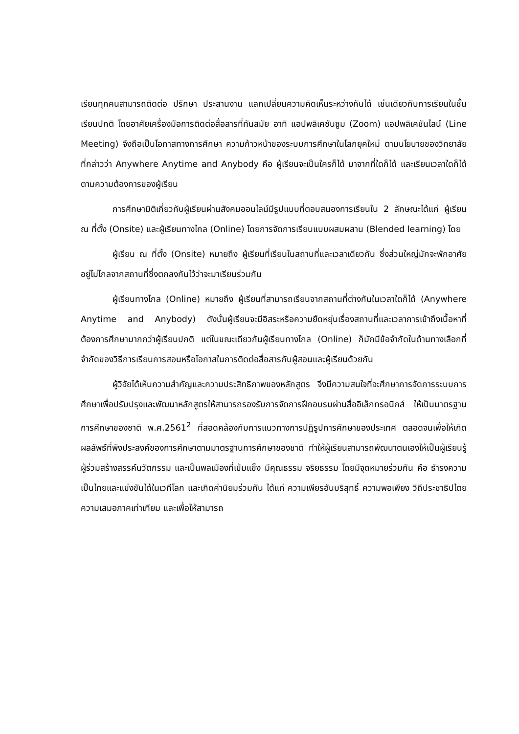เรียนทุกคนสามารถติดต่อ ปรึกษา ประสานงาน แลกเปลี่ยนความคิดเห็นระหว่างกันได้ เช่นเดียวกับการเรียนในชั้นเรียนปกติ โดยอาศัยเครื่องมือการติดต่อสื่อสารที่ทันสมัย อาทิ แอปพลิเคชันซูม (Zoom) แอปพลิเคชันไลน์ (Line Meeting) จึงถือเป็นโอกาสทางการศึกษา ความก้าวหน้าของระบบการศึกษาในโลกยุคใหม่ ตามนโยบายของวิทยาลัยที่กล่าวว่า Anywhere Anytime and Anybody คือ ผู้เรียนจะเป็นใครก็ได้ มาจากที่ใดก็ได้ และเรียนเวลาใดก็ได้ตามความต้องการของผู้เรียน
การศึกษามิติเกี่ยวกับผู้เรียนผ่านสังคมออนไลน์มีรูปแบบที่ตอบสนองการเรียนใน 2 ลักษณะได้แก่ ผู้เรียน ณ ที่ตั้ง (Onsite) และผู้เรียนทางไกล (Online) โดยการจัดการเรียนแบบผสมผสาน (Blended learning) โดย
ผู้เรียน ณ ที่ตั้ง (Onsite) หมายถึง ผู้เรียนที่เรียนในสถานที่และเวลาเดียวกัน ซึ่งส่วนใหญ่มักจะพักอาศัยอยู่ไม่ไกลจากสถานที่ซึ่งตกลงกันไว้ว่าจะมาเรียนร่วมกัน
ผู้เรียนทางไกล (Online) หมายถึง ผู้เรียนที่สามารถเรียนจากสถานที่ต่างกันในเวลาใดก็ได้ (Anywhere Anytime and Anybody) ดังนั้นผู้เรียนจะมีอิสระหรือความยืดหยุ่นเรื่องสถานที่และเวลาการเข้าถึงเนื้อหาที่ต้องการศึกษามากกว่าผู้เรียนปกติ แต่ในขณะเดียวกันผู้เรียนทางไกล (Online) ก็มักมีข้อจำกัดในด้านทางเลือกที่จำกัดของวิธีการเรียนการสอนหรือโอกาสในการติดต่อสื่อสารกับผู้สอนและผู้เรียนด้วยกัน
ผู้วิจัยได้เห็นความสำคัญและความประสิทธิภาพของหลักสูตร จึงมีความสนใจที่จะศึกษาการจัดการระบบการศึกษาเพื่อปรับปรุงและพัฒนาหลักสูตรให้สามารถรองรับการจัดการฝึกอบรมผ่านสื่ออิเล็กทรอนิกส์ ให้เป็นมาตรฐานการศึกษาของชาติ พ.ศ.2561<sup>2</sup> ที่สอดคล้องกับการแนวทางการปฏิรูปการศึกษาของประเทศ ตลอดจนเพื่อให้เกิดผลลัพธ์ที่พึงประสงค์ของการศึกษาตามมาตรฐานการศึกษาของชาติ ทำให้ผู้เรียนสามารถพัฒนาตนเองให้เป็นผู้เรียนรู้ ผู้ร่วมสร้างสรรค์นวัตกรรม และเป็นพลเมืองที่เข้มแข็ง มีคุณธรรม จริยธรรม โดยมีจุดหมายร่วมกัน คือ ธำรงความเป็นไทยและแข่งขันได้ในเวทีโลก และเกิดค่านิยมร่วมกัน ได้แก่ ความเพียรอันบริสุทธิ์ ความพอเพียง วิถีประชาธิปไตย ความเสมอภาคเท่าเทียม และเพื่อให้สามารถ